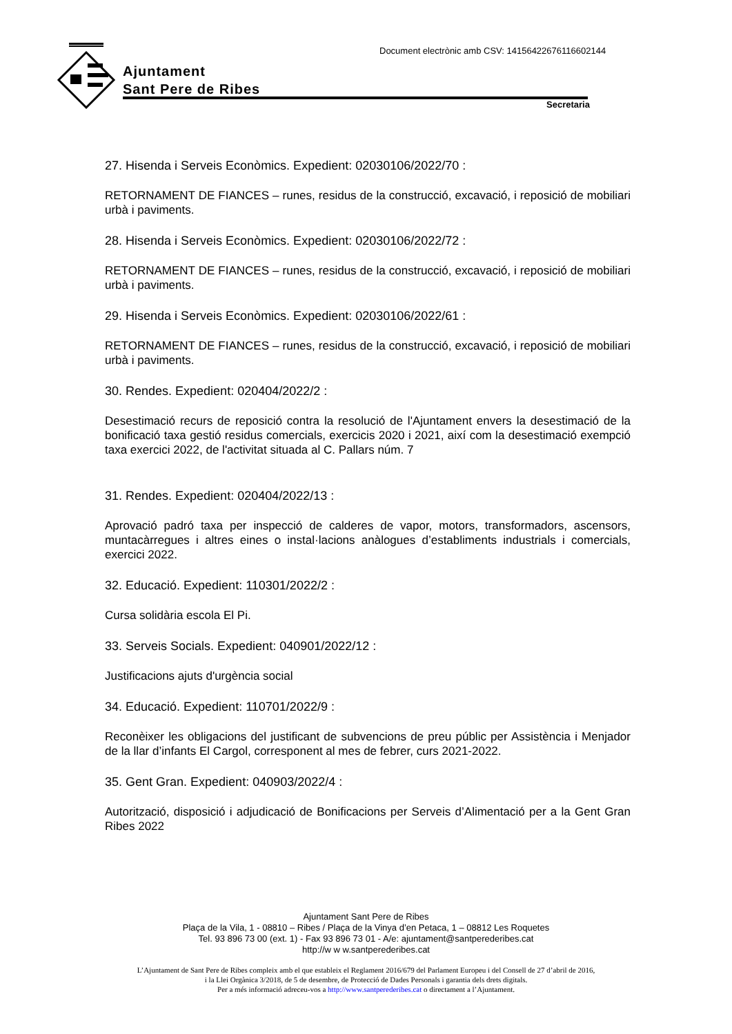Document electrònic amb CSV: 14156422676116602144
Ajuntament
Sant Pere de Ribes
Secretaria
27. Hisenda i Serveis Econòmics. Expedient: 02030106/2022/70 :
RETORNAMENT DE FIANCES – runes, residus de la construcció, excavació, i reposició de mobiliari urbà i paviments.
28. Hisenda i Serveis Econòmics. Expedient: 02030106/2022/72 :
RETORNAMENT DE FIANCES – runes, residus de la construcció, excavació, i reposició de mobiliari urbà i paviments.
29. Hisenda i Serveis Econòmics. Expedient: 02030106/2022/61 :
RETORNAMENT DE FIANCES – runes, residus de la construcció, excavació, i reposició de mobiliari urbà i paviments.
30. Rendes. Expedient: 020404/2022/2 :
Desestimació recurs de reposició contra la resolució de l'Ajuntament envers la desestimació de la bonificació taxa gestió residus comercials, exercicis 2020 i 2021, així com la desestimació exempció taxa exercici 2022, de l'activitat situada al C. Pallars núm. 7
31. Rendes. Expedient: 020404/2022/13 :
Aprovació padró taxa per inspecció de calderes de vapor, motors, transformadors, ascensors, muntacàrregues i altres eines o instal·lacions anàlogues d’establiments industrials i comercials, exercici 2022.
32. Educació. Expedient: 110301/2022/2 :
Cursa solidària escola El Pi.
33. Serveis Socials. Expedient: 040901/2022/12 :
Justificacions ajuts d'urgència social
34. Educació. Expedient: 110701/2022/9 :
Reconèixer les obligacions del justificant de subvencions de preu públic per Assistència i Menjador de la llar d’infants El Cargol, corresponent al mes de febrer, curs 2021-2022.
35. Gent Gran. Expedient: 040903/2022/4 :
Autorització, disposició i adjudicació de Bonificacions per Serveis d’Alimentació per a la Gent Gran Ribes 2022
Ajuntament Sant Pere de Ribes
Plaça de la Vila, 1 - 08810 – Ribes / Plaça de la Vinya d’en Petaca, 1 – 08812 Les Roquetes
Tel. 93 896 73 00 (ext. 1) - Fax 93 896 73 01 - A/e: ajuntament@santperederibes.cat
http://w w w.santperederibes.cat
L’Ajuntament de Sant Pere de Ribes compleix amb el que estableix el Reglament 2016/679 del Parlament Europeu i del Consell de 27 d’abril de 2016,
i la Llei Orgànica 3/2018, de 5 de desembre, de Protecció de Dades Personals i garantia dels drets digitals.
Per a més informació adreceu-vos a http://www.santperederibes.cat o directament a l’Ajuntament.